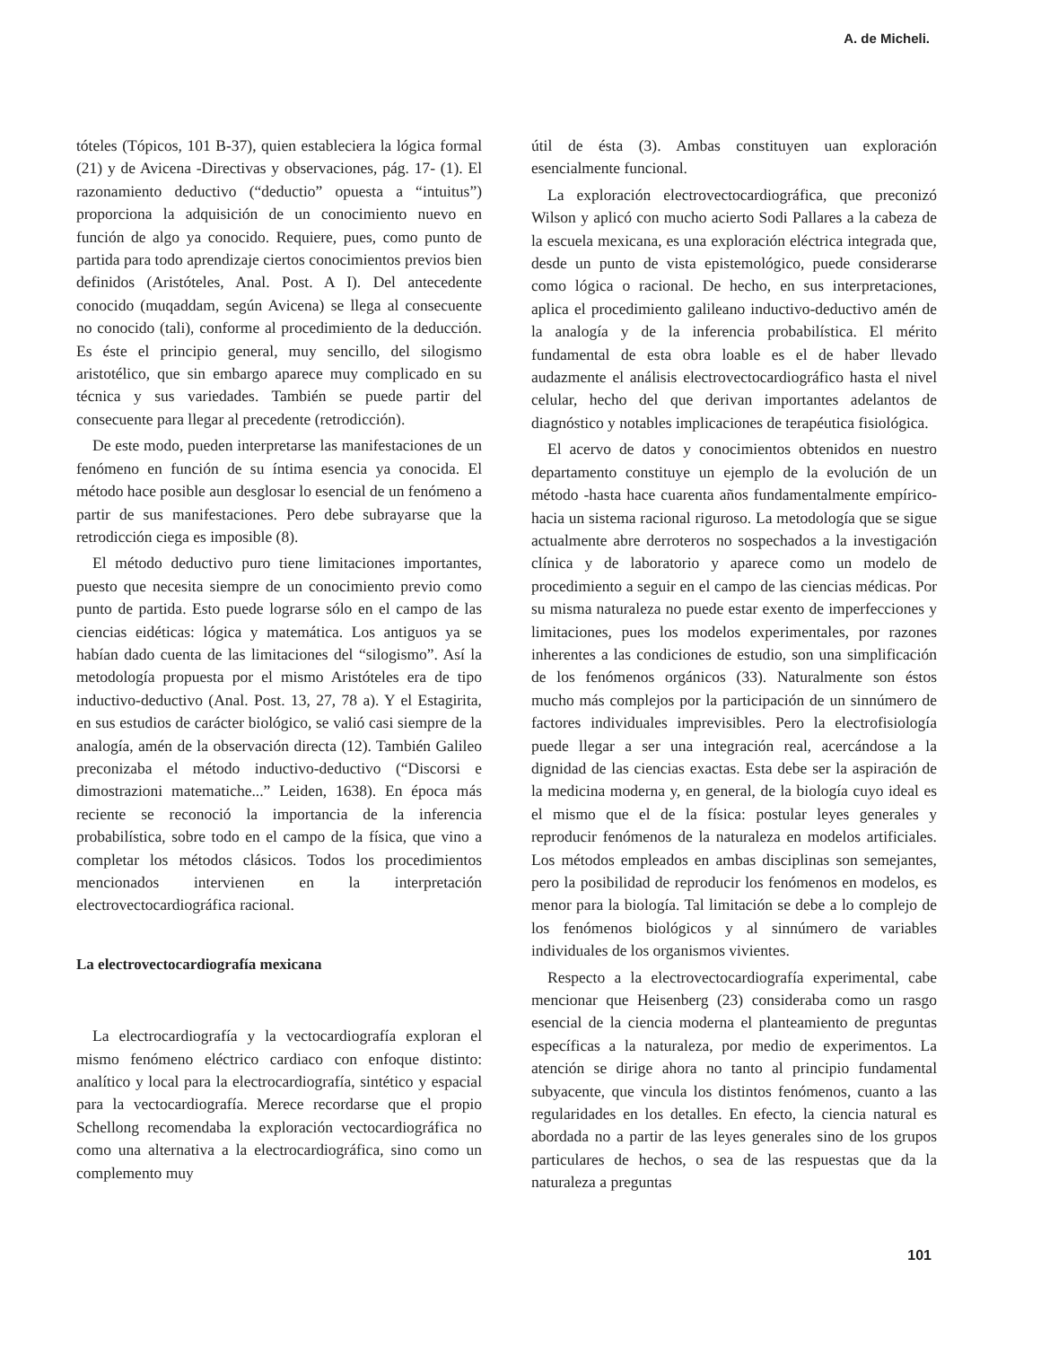A. de Micheli.
tóteles (Tópicos, 101 B-37), quien estableciera la lógica formal (21) y de Avicena -Directivas y observaciones, pág. 17- (1). El razonamiento deductivo (“deductio” opuesta a “intuitus”) proporciona la adquisición de un conocimiento nuevo en función de algo ya conocido. Requiere, pues, como punto de partida para todo aprendizaje ciertos conocimientos previos bien definidos (Aristóteles, Anal. Post. A I). Del antecedente conocido (muqaddam, según Avicena) se llega al consecuente no conocido (tali), conforme al procedimiento de la deducción. Es éste el principio general, muy sencillo, del silogismo aristotélico, que sin embargo aparece muy complicado en su técnica y sus variedades. También se puede partir del consecuente para llegar al precedente (retrodicción).
De este modo, pueden interpretarse las manifestaciones de un fenómeno en función de su íntima esencia ya conocida. El método hace posible aun desglosar lo esencial de un fenómeno a partir de sus manifestaciones. Pero debe subrayarse que la retrodicción ciega es imposible (8).
El método deductivo puro tiene limitaciones importantes, puesto que necesita siempre de un conocimiento previo como punto de partida. Esto puede lograrse sólo en el campo de las ciencias eidéticas: lógica y matemática. Los antiguos ya se habían dado cuenta de las limitaciones del “silogismo”. Así la metodología propuesta por el mismo Aristóteles era de tipo inductivo-deductivo (Anal. Post. 13, 27, 78 a). Y el Estagirita, en sus estudios de carácter biológico, se valió casi siempre de la analogía, amén de la observación directa (12). También Galileo preconizaba el método inductivo-deductivo (“Discorsi e dimostrazioni matematiche...” Leiden, 1638). En época más reciente se reconoció la importancia de la inferencia probabilística, sobre todo en el campo de la física, que vino a completar los métodos clásicos. Todos los procedimientos mencionados intervienen en la interpretación electrovectocardiográfica racional.
La electrovectocardiografía mexicana
La electrocardiografía y la vectocardiografía exploran el mismo fenómeno eléctrico cardiaco con enfoque distinto: analítico y local para la electrocardiografía, sintético y espacial para la vectocardiografía. Merece recordarse que el propio Schellong recomendaba la exploración vectocardiográfica no como una alternativa a la electrocardiográfica, sino como un complemento muy
útil de ésta (3). Ambas constituyen uan exploración esencialmente funcional.
La exploración electrovectocardiográfica, que preconizó Wilson y aplicó con mucho acierto Sodi Pallares a la cabeza de la escuela mexicana, es una exploración eléctrica integrada que, desde un punto de vista epistemológico, puede considerarse como lógica o racional. De hecho, en sus interpretaciones, aplica el procedimiento galileano inductivo-deductivo amén de la analogía y de la inferencia probabilística. El mérito fundamental de esta obra loable es el de haber llevado audazmente el análisis electrovectocardiográfico hasta el nivel celular, hecho del que derivan importantes adelantos de diagnóstico y notables implicaciones de terapéutica fisiológica.
El acervo de datos y conocimientos obtenidos en nuestro departamento constituye un ejemplo de la evolución de un método -hasta hace cuarenta años fundamentalmente empírico- hacia un sistema racional riguroso. La metodología que se sigue actualmente abre derroteros no sospechados a la investigación clínica y de laboratorio y aparece como un modelo de procedimiento a seguir en el campo de las ciencias médicas. Por su misma naturaleza no puede estar exento de imperfecciones y limitaciones, pues los modelos experimentales, por razones inherentes a las condiciones de estudio, son una simplificación de los fenómenos orgánicos (33). Naturalmente son éstos mucho más complejos por la participación de un sinnúmero de factores individuales imprevisibles. Pero la electrofisiología puede llegar a ser una integración real, acercándose a la dignidad de las ciencias exactas. Esta debe ser la aspiración de la medicina moderna y, en general, de la biología cuyo ideal es el mismo que el de la física: postular leyes generales y reproducir fenómenos de la naturaleza en modelos artificiales. Los métodos empleados en ambas disciplinas son semejantes, pero la posibilidad de reproducir los fenómenos en modelos, es menor para la biología. Tal limitación se debe a lo complejo de los fenómenos biológicos y al sinnúmero de variables individuales de los organismos vivientes.
Respecto a la electrovectocardiografía experimental, cabe mencionar que Heisenberg (23) consideraba como un rasgo esencial de la ciencia moderna el planteamiento de preguntas específicas a la naturaleza, por medio de experimentos. La atención se dirige ahora no tanto al principio fundamental subyacente, que vincula los distintos fenómenos, cuanto a las regularidades en los detalles. En efecto, la ciencia natural es abordada no a partir de las leyes generales sino de los grupos particulares de hechos, o sea de las respuestas que da la naturaleza a preguntas
101